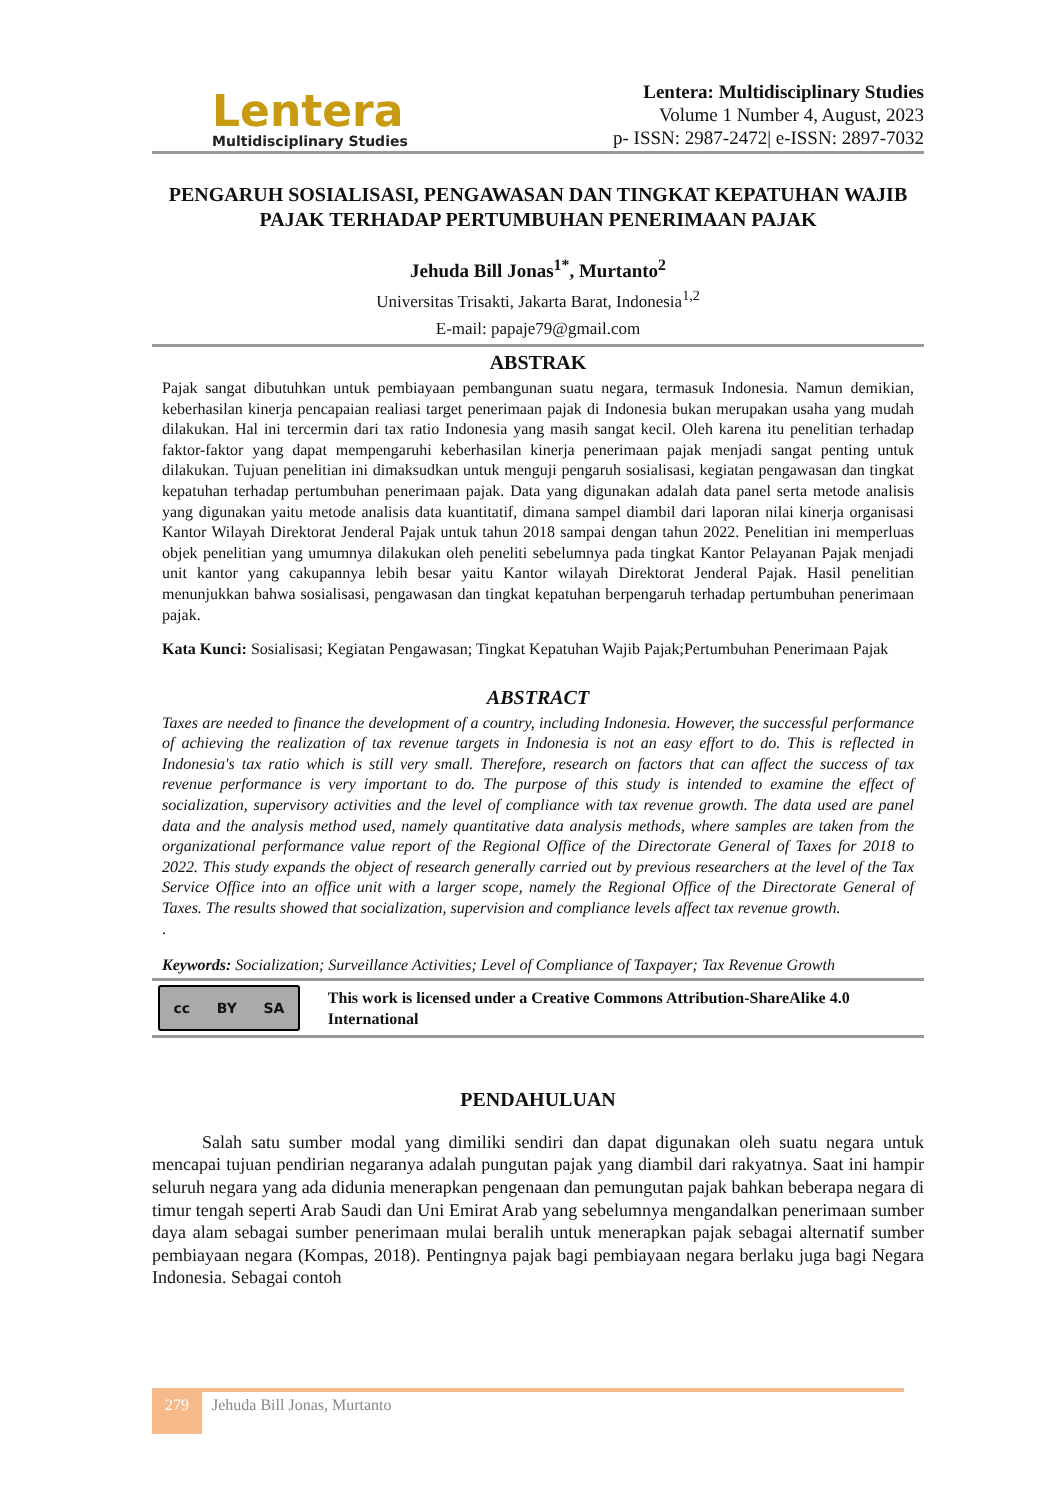Lentera
Multidisciplinary Studies
Lentera: Multidisciplinary Studies
Volume 1 Number 4, August, 2023
p- ISSN: 2987-2472| e-ISSN: 2897-7032
PENGARUH SOSIALISASI, PENGAWASAN DAN TINGKAT KEPATUHAN WAJIB PAJAK TERHADAP PERTUMBUHAN PENERIMAAN PAJAK
Jehuda Bill Jonas<sup>1*</sup>, Murtanto<sup>2</sup>
Universitas Trisakti, Jakarta Barat, Indonesia<sup>1,2</sup>
E-mail: papaje79@gmail.com
ABSTRAK
Pajak sangat dibutuhkan untuk pembiayaan pembangunan suatu negara, termasuk Indonesia. Namun demikian, keberhasilan kinerja pencapaian realiasi target penerimaan pajak di Indonesia bukan merupakan usaha yang mudah dilakukan. Hal ini tercermin dari tax ratio Indonesia yang masih sangat kecil. Oleh karena itu penelitian terhadap faktor-faktor yang dapat mempengaruhi keberhasilan kinerja penerimaan pajak menjadi sangat penting untuk dilakukan. Tujuan penelitian ini dimaksudkan untuk menguji pengaruh sosialisasi, kegiatan pengawasan dan tingkat kepatuhan terhadap pertumbuhan penerimaan pajak. Data yang digunakan adalah data panel serta metode analisis yang digunakan yaitu metode analisis data kuantitatif, dimana sampel diambil dari laporan nilai kinerja organisasi Kantor Wilayah Direktorat Jenderal Pajak untuk tahun 2018 sampai dengan tahun 2022. Penelitian ini memperluas objek penelitian yang umumnya dilakukan oleh peneliti sebelumnya pada tingkat Kantor Pelayanan Pajak menjadi unit kantor yang cakupannya lebih besar yaitu Kantor wilayah Direktorat Jenderal Pajak. Hasil penelitian menunjukkan bahwa sosialisasi, pengawasan dan tingkat kepatuhan berpengaruh terhadap pertumbuhan penerimaan pajak.
Kata Kunci: Sosialisasi; Kegiatan Pengawasan; Tingkat Kepatuhan Wajib Pajak;Pertumbuhan Penerimaan Pajak
ABSTRACT
Taxes are needed to finance the development of a country, including Indonesia. However, the successful performance of achieving the realization of tax revenue targets in Indonesia is not an easy effort to do. This is reflected in Indonesia's tax ratio which is still very small. Therefore, research on factors that can affect the success of tax revenue performance is very important to do. The purpose of this study is intended to examine the effect of socialization, supervisory activities and the level of compliance with tax revenue growth. The data used are panel data and the analysis method used, namely quantitative data analysis methods, where samples are taken from the organizational performance value report of the Regional Office of the Directorate General of Taxes for 2018 to 2022. This study expands the object of research generally carried out by previous researchers at the level of the Tax Service Office into an office unit with a larger scope, namely the Regional Office of the Directorate General of Taxes. The results showed that socialization, supervision and compliance levels affect tax revenue growth.
.
Keywords: Socialization; Surveillance Activities; Level of Compliance of Taxpayer; Tax Revenue Growth
cc BY SA
This work is licensed under a Creative Commons Attribution-ShareAlike 4.0 International
PENDAHULUAN
Salah satu sumber modal yang dimiliki sendiri dan dapat digunakan oleh suatu negara untuk mencapai tujuan pendirian negaranya adalah pungutan pajak yang diambil dari rakyatnya. Saat ini hampir seluruh negara yang ada didunia menerapkan pengenaan dan pemungutan pajak bahkan beberapa negara di timur tengah seperti Arab Saudi dan Uni Emirat Arab yang sebelumnya mengandalkan penerimaan sumber daya alam sebagai sumber penerimaan mulai beralih untuk menerapkan pajak sebagai alternatif sumber pembiayaan negara (Kompas, 2018). Pentingnya pajak bagi pembiayaan negara berlaku juga bagi Negara Indonesia. Sebagai contoh
279
Jehuda Bill Jonas, Murtanto